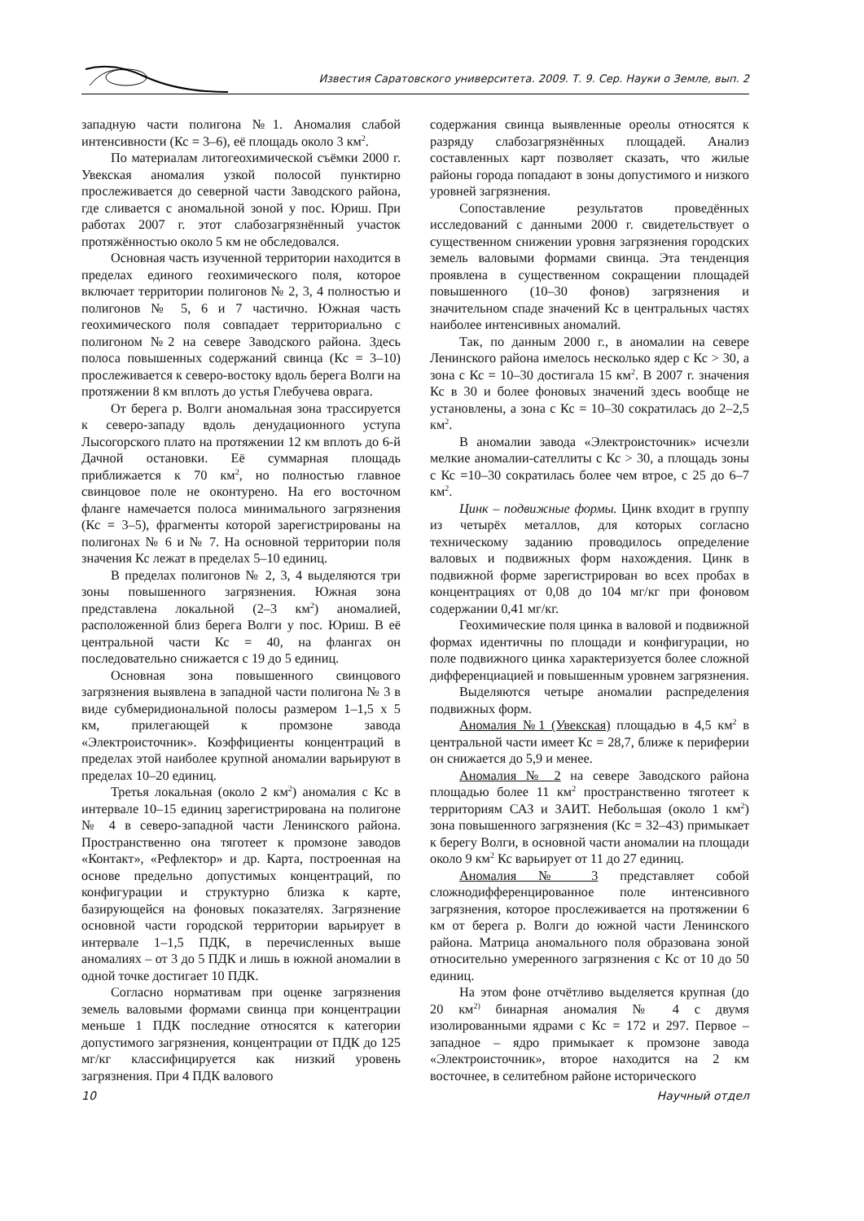Известия Саратовского университета. 2009. Т. 9. Сер. Науки о Земле, вып. 2
западную части полигона №1. Аномалия слабой интенсивности (Кс = 3–6), её площадь около 3 км<sup>2</sup>.
По материалам литогеохимической съёмки 2000 г. Увекская аномалия узкой полосой пунктирно прослеживается до северной части Заводского района, где сливается с аномальной зоной у пос. Юриш. При работах 2007 г. этот слабозагрязнённый участок протяжённостью около 5 км не обследовался.
Основная часть изученной территории находится в пределах единого геохимического поля, которое включает территории полигонов № 2, 3, 4 полностью и полигонов № 5, 6 и 7 частично. Южная часть геохимического поля совпадает территориально с полигоном №2 на севере Заводского района. Здесь полоса повышенных содержаний свинца (Кс = 3–10) прослеживается к северо-востоку вдоль берега Волги на протяжении 8 км вплоть до устья Глебучева оврага.
От берега р. Волги аномальная зона трассируется к северо-западу вдоль денудационного уступа Лысогорского плато на протяжении 12 км вплоть до 6-й Дачной остановки. Её суммарная площадь приближается к 70 км<sup>2</sup>, но полностью главное свинцовое поле не оконтурено. На его восточном фланге намечается полоса минимального загрязнения (Кс = 3–5), фрагменты которой зарегистрированы на полигонах № 6 и № 7. На основной территории поля значения Кс лежат в пределах 5–10 единиц.
В пределах полигонов № 2, 3, 4 выделяются три зоны повышенного загрязнения. Южная зона представлена локальной (2–3 км<sup>2</sup>) аномалией, расположенной близ берега Волги у пос. Юриш. В её центральной части Кс = 40, на флангах он последовательно снижается с 19 до 5 единиц.
Основная зона повышенного свинцового загрязнения выявлена в западной части полигона № 3 в виде субмеридиональной полосы размером 1–1,5 х 5 км, прилегающей к промзоне завода «Электроисточник». Коэффициенты концентраций в пределах этой наиболее крупной аномалии варьируют в пределах 10–20 единиц.
Третья локальная (около 2 км<sup>2</sup>) аномалия с Кс в интервале 10–15 единиц зарегистрирована на полигоне № 4 в северо-западной части Ленинского района. Пространственно она тяготеет к промзоне заводов «Контакт», «Рефлектор» и др. Карта, построенная на основе предельно допустимых концентраций, по конфигурации и структурно близка к карте, базирующейся на фоновых показателях. Загрязнение основной части городской территории варьирует в интервале 1–1,5 ПДК, в перечисленных выше аномалиях – от 3 до 5 ПДК и лишь в южной аномалии в одной точке достигает 10 ПДК.
Согласно нормативам при оценке загрязнения земель валовыми формами свинца при концентрации меньше 1 ПДК последние относятся к категории допустимого загрязнения, концентрации от ПДК до 125 мг/кг классифицируется как низкий уровень загрязнения. При 4 ПДК валового
содержания свинца выявленные ореолы относятся к разряду слабозагрязнённых площадей. Анализ составленных карт позволяет сказать, что жилые районы города попадают в зоны допустимого и низкого уровней загрязнения.
Сопоставление результатов проведённых исследований с данными 2000 г. свидетельствует о существенном снижении уровня загрязнения городских земель валовыми формами свинца. Эта тенденция проявлена в существенном сокращении площадей повышенного (10–30 фонов) загрязнения и значительном спаде значений Кс в центральных частях наиболее интенсивных аномалий.
Так, по данным 2000 г., в аномалии на севере Ленинского района имелось несколько ядер с Кс > 30, а зона с Кс = 10–30 достигала 15 км<sup>2</sup>. В 2007 г. значения Кс в 30 и более фоновых значений здесь вообще не установлены, а зона с Кс = 10–30 сократилась до 2–2,5 км<sup>2</sup>.
В аномалии завода «Электроисточник» исчезли мелкие аномалии-сателлиты с Кс > 30, а площадь зоны с Кс =10–30 сократилась более чем втрое, с 25 до 6–7 км<sup>2</sup>.
Цинк – подвижные формы. Цинк входит в группу из четырёх металлов, для которых согласно техническому заданию проводилось определение валовых и подвижных форм нахождения. Цинк в подвижной форме зарегистрирован во всех пробах в концентрациях от 0,08 до 104 мг/кг при фоновом содержании 0,41 мг/кг.
Геохимические поля цинка в валовой и подвижной формах идентичны по площади и конфигурации, но поле подвижного цинка характеризуется более сложной дифференциацией и повышенным уровнем загрязнения.
Выделяются четыре аномалии распределения подвижных форм.
Аномалия №1 (Увекская) площадью в 4,5 км<sup>2</sup> в центральной части имеет Кс = 28,7, ближе к периферии он снижается до 5,9 и менее.
Аномалия № 2 на севере Заводского района площадью более 11 км<sup>2</sup> пространственно тяготеет к территориям САЗ и ЗАИТ. Небольшая (около 1 км<sup>2</sup>) зона повышенного загрязнения (Кс = 32–43) примыкает к берегу Волги, в основной части аномалии на площади около 9 км<sup>2</sup> Кс варьирует от 11 до 27 единиц.
Аномалия № 3 представляет собой сложнодифференцированное поле интенсивного загрязнения, которое прослеживается на протяжении 6 км от берега р. Волги до южной части Ленинского района. Матрица аномального поля образована зоной относительно умеренного загрязнения с Кс от 10 до 50 единиц.
На этом фоне отчётливо выделяется крупная (до 20 км<sup>2)</sup> бинарная аномалия № 4 с двумя изолированными ядрами с Кс = 172 и 297. Первое – западное – ядро примыкает к промзоне завода «Электроисточник», второе находится на 2 км восточнее, в селитебном районе исторического
10 Научный отдел